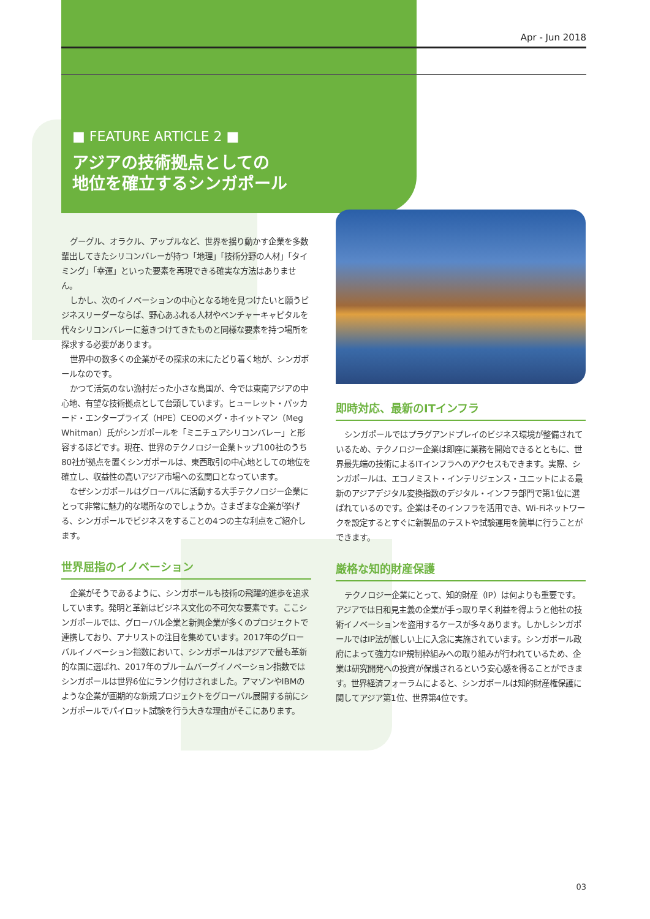Apr - Jun 2018
■ FEATURE ARTICLE 2 ■
アジアの技術拠点としての
地位を確立するシンガポール
グーグル、オラクル、アップルなど、世界を揺り動かす企業を多数輩出してきたシリコンバレーが持つ「地理」「技術分野の人材」「タイミング」「幸運」といった要素を再現できる確実な方法はありません。
しかし、次のイノベーションの中心となる地を見つけたいと願うビジネスリーダーならば、野心あふれる人材やベンチャーキャピタルを代々シリコンバレーに惹きつけてきたものと同様な要素を持つ場所を探求する必要があります。
世界中の数多くの企業がその探求の末にたどり着く地が、シンガポールなのです。
かつて活気のない漁村だった小さな島国が、今では東南アジアの中心地、有望な技術拠点として台頭しています。ヒューレット・パッカード・エンタープライズ（HPE）CEOのメグ・ホイットマン（Meg Whitman）氏がシンガポールを「ミニチュアシリコンバレー」と形容するほどです。現在、世界のテクノロジー企業トップ100社のうち80社が拠点を置くシンガポールは、東西取引の中心地としての地位を確立し、収益性の高いアジア市場への玄関口となっています。
なぜシンガポールはグローバルに活動する大手テクノロジー企業にとって非常に魅力的な場所なのでしょうか。さまざまな企業が挙げる、シンガポールでビジネスをすることの4つの主な利点をご紹介します。
世界屈指のイノベーション
企業がそうであるように、シンガポールも技術の飛躍的進歩を追求しています。発明と革新はビジネス文化の不可欠な要素です。ここシンガポールでは、グローバル企業と新興企業が多くのプロジェクトで連携しており、アナリストの注目を集めています。2017年のグローバルイノベーション指数において、シンガポールはアジアで最も革新的な国に選ばれ、2017年のブルームバーグイノベーション指数ではシンガポールは世界6位にランク付けされました。アマゾンやIBMのような企業が画期的な新規プロジェクトをグローバル展開する前にシンガポールでパイロット試験を行う大きな理由がそこにあります。
即時対応、最新のITインフラ
シンガポールではプラグアンドプレイのビジネス環境が整備されているため、テクノロジー企業は即座に業務を開始できるとともに、世界最先端の技術によるITインフラへのアクセスもできます。実際、シンガポールは、エコノミスト・インテリジェンス・ユニットによる最新のアジアデジタル変換指数のデジタル・インフラ部門で第1位に選ばれているのです。企業はそのインフラを活用でき、Wi-Fiネットワークを設定するとすぐに新製品のテストや試験運用を簡単に行うことができます。
厳格な知的財産保護
テクノロジー企業にとって、知的財産（IP）は何よりも重要です。アジアでは日和見主義の企業が手っ取り早く利益を得ようと他社の技術イノベーションを盗用するケースが多々あります。しかしシンガポールではIP法が厳しい上に入念に実施されています。シンガポール政府によって強力なIP規制枠組みへの取り組みが行われているため、企業は研究開発への投資が保護されるという安心感を得ることができます。世界経済フォーラムによると、シンガポールは知的財産権保護に関してアジア第1位、世界第4位です。
03